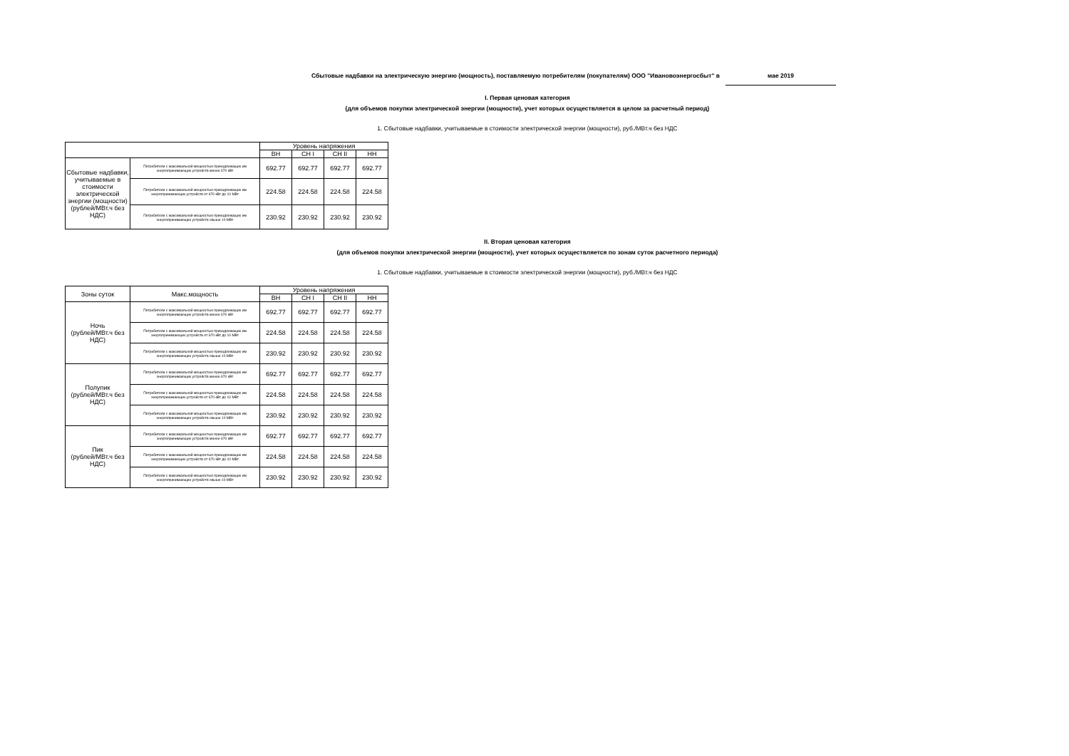Сбытовые надбавки на электрическую энергию (мощность), поставляемую потребителям (покупателям) ООО "Ивановоэнергосбыт" в мае 2019
I. Первая ценовая категория
(для объемов покупки электрической энергии (мощности), учет которых осуществляется в целом за расчетный период)
1. Сбытовые надбавки, учитываемые в стоимости электрической энергии (мощности), руб./МВт.ч без НДС
| | | Уровень напряжения | | | |
| --- | --- | --- | --- | --- | --- |
| | | ВН | СН I | СН II | НН |
| Сбытовые надбавки, учитываемые в стоимости электрической энергии (мощности) (рублей/МВт.ч без НДС) | Потребители с максимальной мощностью принадлежащих им энергопринимающих устройств менее 670 кВт | 692.77 | 692.77 | 692.77 | 692.77 |
| | Потребители с максимальной мощностью принадлежащих им энергопринимающих устройств от 670 кВт до 10 МВт | 224.58 | 224.58 | 224.58 | 224.58 |
| | Потребители с максимальной мощностью принадлежащих им энергопринимающих устройств свыше 10 МВт | 230.92 | 230.92 | 230.92 | 230.92 |
II. Вторая ценовая категория
(для объемов покупки электрической энергии (мощности), учет которых осуществляется по зонам суток расчетного периода)
1. Сбытовые надбавки, учитываемые в стоимости электрической энергии (мощности), руб./МВт.ч без НДС
| Зоны суток | Макс.мощность | Уровень напряжения | | | |
| --- | --- | --- | --- | --- | --- |
| | | ВН | СН I | СН II | НН |
| Ночь (рублей/МВт.ч без НДС) | Потребители с максимальной мощностью принадлежащих им энергопринимающих устройств менее 670 кВт | 692.77 | 692.77 | 692.77 | 692.77 |
| | Потребители с максимальной мощностью принадлежащих им энергопринимающих устройств от 670 кВт до 10 МВт | 224.58 | 224.58 | 224.58 | 224.58 |
| | Потребители с максимальной мощностью принадлежащих им энергопринимающих устройств свыше 10 МВт | 230.92 | 230.92 | 230.92 | 230.92 |
| Полупик (рублей/МВт.ч без НДС) | Потребители с максимальной мощностью принадлежащих им энергопринимающих устройств менее 670 кВт | 692.77 | 692.77 | 692.77 | 692.77 |
| | Потребители с максимальной мощностью принадлежащих им энергопринимающих устройств от 670 кВт до 10 МВт | 224.58 | 224.58 | 224.58 | 224.58 |
| | Потребители с максимальной мощностью принадлежащих им энергопринимающих устройств свыше 10 МВт | 230.92 | 230.92 | 230.92 | 230.92 |
| Пик (рублей/МВт.ч без НДС) | Потребители с максимальной мощностью принадлежащих им энергопринимающих устройств менее 670 кВт | 692.77 | 692.77 | 692.77 | 692.77 |
| | Потребители с максимальной мощностью принадлежащих им энергопринимающих устройств от 670 кВт до 10 МВт | 224.58 | 224.58 | 224.58 | 224.58 |
| | Потребители с максимальной мощностью принадлежащих им энергопринимающих устройств свыше 10 МВт | 230.92 | 230.92 | 230.92 | 230.92 |